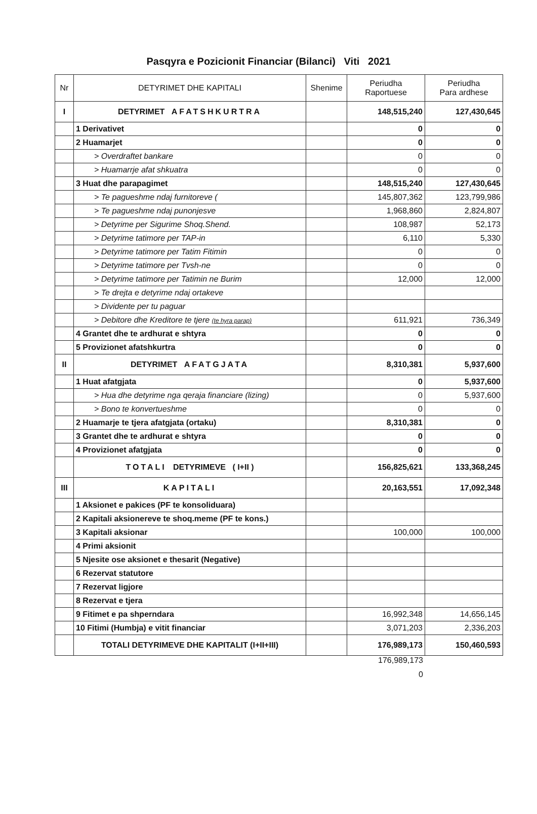Pasqyra e Pozicionit Financiar (Bilanci) Viti 2021
| Nr | DETYRIMET DHE KAPITALI | Shenime | Periudha Raportuese | Periudha Para ardhese |
| --- | --- | --- | --- | --- |
| I | DETYRIMET AFATSHKURTRA | | 148,515,240 | 127,430,645 |
| | 1 Derivativet | | 0 | 0 |
| | 2 Huamarjet | | 0 | 0 |
| | > Overdraftet bankare | | 0 | 0 |
| | > Huamarrje afat shkuatra | | 0 | 0 |
| | 3 Huat dhe parapagimet | | 148,515,240 | 127,430,645 |
| | > Te pagueshme ndaj furnitoreve ( | | 145,807,362 | 123,799,986 |
| | > Te pagueshme ndaj punonjesve | | 1,968,860 | 2,824,807 |
| | > Detyrime per Sigurime Shoq.Shend. | | 108,987 | 52,173 |
| | > Detyrime tatimore per TAP-in | | 6,110 | 5,330 |
| | > Detyrime tatimore per Tatim Fitimin | | 0 | 0 |
| | > Detyrime tatimore per Tvsh-ne | | 0 | 0 |
| | > Detyrime tatimore per Tatimin ne Burim | | 12,000 | 12,000 |
| | > Te drejta e detyrime ndaj ortakeve | | | |
| | > Dividente per tu paguar | | | |
| | > Debitore dhe Kreditore te tjere (te hyra parap) | | 611,921 | 736,349 |
| | 4 Grantet dhe te ardhurat e shtyra | | 0 | 0 |
| | 5 Provizionet afatshkurtra | | 0 | 0 |
| II | DETYRIMET AFATGJATA | | 8,310,381 | 5,937,600 |
| | 1 Huat afatgjata | | 0 | 5,937,600 |
| | > Hua dhe detyrime nga qeraja financiare (lizing) | | 0 | 5,937,600 |
| | > Bono te konvertueshme | | 0 | 0 |
| | 2 Huamarje te tjera afatgjata (ortaku) | | 8,310,381 | 0 |
| | 3 Grantet dhe te ardhurat e shtyra | | 0 | 0 |
| | 4 Provizionet afatgjata | | 0 | 0 |
| | TOTALI DETYRIMEVE ( I+II ) | | 156,825,621 | 133,368,245 |
| III | KAPITALI | | 20,163,551 | 17,092,348 |
| | 1 Aksionet e pakices (PF te konsoliduara) | | | |
| | 2 Kapitali aksionereve te shoq.meme (PF te kons.) | | | |
| | 3 Kapitali aksionar | | 100,000 | 100,000 |
| | 4 Primi aksionit | | | |
| | 5 Njesite ose aksionet e thesarit (Negative) | | | |
| | 6 Rezervat statutore | | | |
| | 7 Rezervat ligjore | | | |
| | 8 Rezervat e tjera | | | |
| | 9 Fitimet e pa shperndara | | 16,992,348 | 14,656,145 |
| | 10 Fitimi (Humbja) e vitit financiar | | 3,071,203 | 2,336,203 |
| | TOTALI DETYRIMEVE DHE KAPITALIT (I+II+III) | | 176,989,173 | 150,460,593 |
176,989,173
0